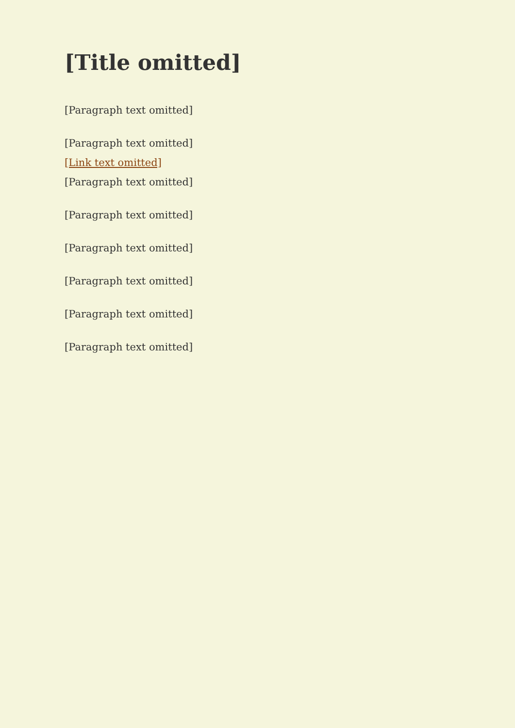[Title omitted]
[Paragraph text omitted]
[Paragraph text omitted]
[Link text omitted]
[Paragraph text omitted]
[Paragraph text omitted]
[Paragraph text omitted]
[Paragraph text omitted]
[Paragraph text omitted]
[Paragraph text omitted]